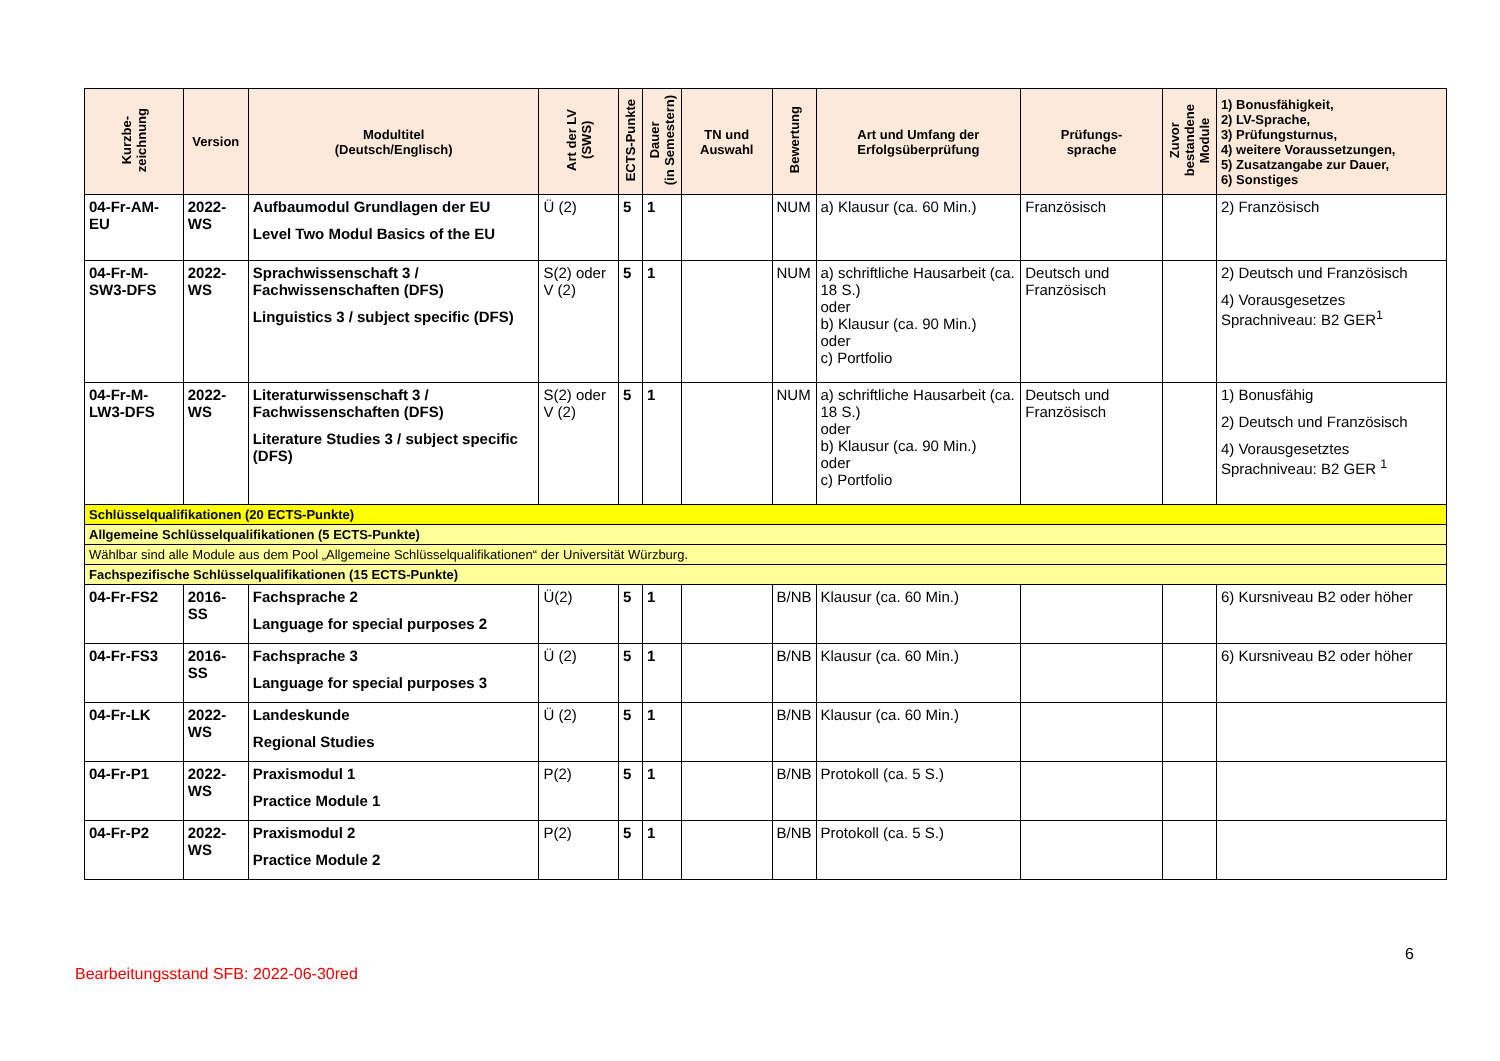| Kurzbe- zeichnung | Version | Modultitel (Deutsch/Englisch) | Art der LV (SWS) | ECTS-Punkte | Dauer (in Semestern) | TN und Auswahl | Bewertung | Art und Umfang der Erfolgsüberprüfung | Prüfungs- sprache | Zuvor bestandene Module | 1) Bonusfähigkeit, 2) LV-Sprache, 3) Prüfungsturnus, 4) weitere Voraussetzungen, 5) Zusatzangabe zur Dauer, 6) Sonstiges |
| --- | --- | --- | --- | --- | --- | --- | --- | --- | --- | --- | --- |
| 04-Fr-AM-EU | 2022-WS | Aufbaumodul Grundlagen der EU Level Two Modul Basics of the EU | Ü (2) | 5 | 1 | | NUM | a) Klausur (ca. 60 Min.) | Französisch | | 2) Französisch |
| 04-Fr-M-SW3-DFS | 2022-WS | Sprachwissenschaft 3 / Fachwissenschaften (DFS) Linguistics 3 / subject specific (DFS) | S(2) oder V (2) | 5 | 1 | | NUM | a) schriftliche Hausarbeit (ca. 18 S.) oder b) Klausur (ca. 90 Min.) oder c) Portfolio | Deutsch und Französisch | | 2) Deutsch und Französisch 4) Vorausgesetzes Sprachniveau: B2 GER<sup>1</sup> |
| 04-Fr-M-LW3-DFS | 2022-WS | Literaturwissenschaft 3 / Fachwissenschaften (DFS) Literature Studies 3 / subject specific (DFS) | S(2) oder V (2) | 5 | 1 | | NUM | a) schriftliche Hausarbeit (ca. 18 S.) oder b) Klausur (ca. 90 Min.) oder c) Portfolio | Deutsch und Französisch | | 1) Bonusfähig 2) Deutsch und Französisch 4) Vorausgesetztes Sprachniveau: B2 GER <sup>1</sup> |
| Schlüsselqualifikationen (20 ECTS-Punkte) | | | | | | | | | | | |
| Allgemeine Schlüsselqualifikationen (5 ECTS-Punkte) | | | | | | | | | | | |
| Wählbar sind alle Module aus dem Pool „Allgemeine Schlüsselqualifikationen“ der Universität Würzburg. | | | | | | | | | | | |
| Fachspezifische Schlüsselqualifikationen (15 ECTS-Punkte) | | | | | | | | | | | |
| 04-Fr-FS2 | 2016-SS | Fachsprache 2 Language for special purposes 2 | Ü(2) | 5 | 1 | | B/NB | Klausur (ca. 60 Min.) | | | 6) Kursniveau B2 oder höher |
| 04-Fr-FS3 | 2016-SS | Fachsprache 3 Language for special purposes 3 | Ü (2) | 5 | 1 | | B/NB | Klausur (ca. 60 Min.) | | | 6) Kursniveau B2 oder höher |
| 04-Fr-LK | 2022-WS | Landeskunde Regional Studies | Ü (2) | 5 | 1 | | B/NB | Klausur (ca. 60 Min.) | | | |
| 04-Fr-P1 | 2022-WS | Praxismodul 1 Practice Module 1 | P(2) | 5 | 1 | | B/NB | Protokoll (ca. 5 S.) | | | |
| 04-Fr-P2 | 2022-WS | Praxismodul 2 Practice Module 2 | P(2) | 5 | 1 | | B/NB | Protokoll (ca. 5 S.) | | | |
6
Bearbeitungsstand SFB: 2022-06-30red